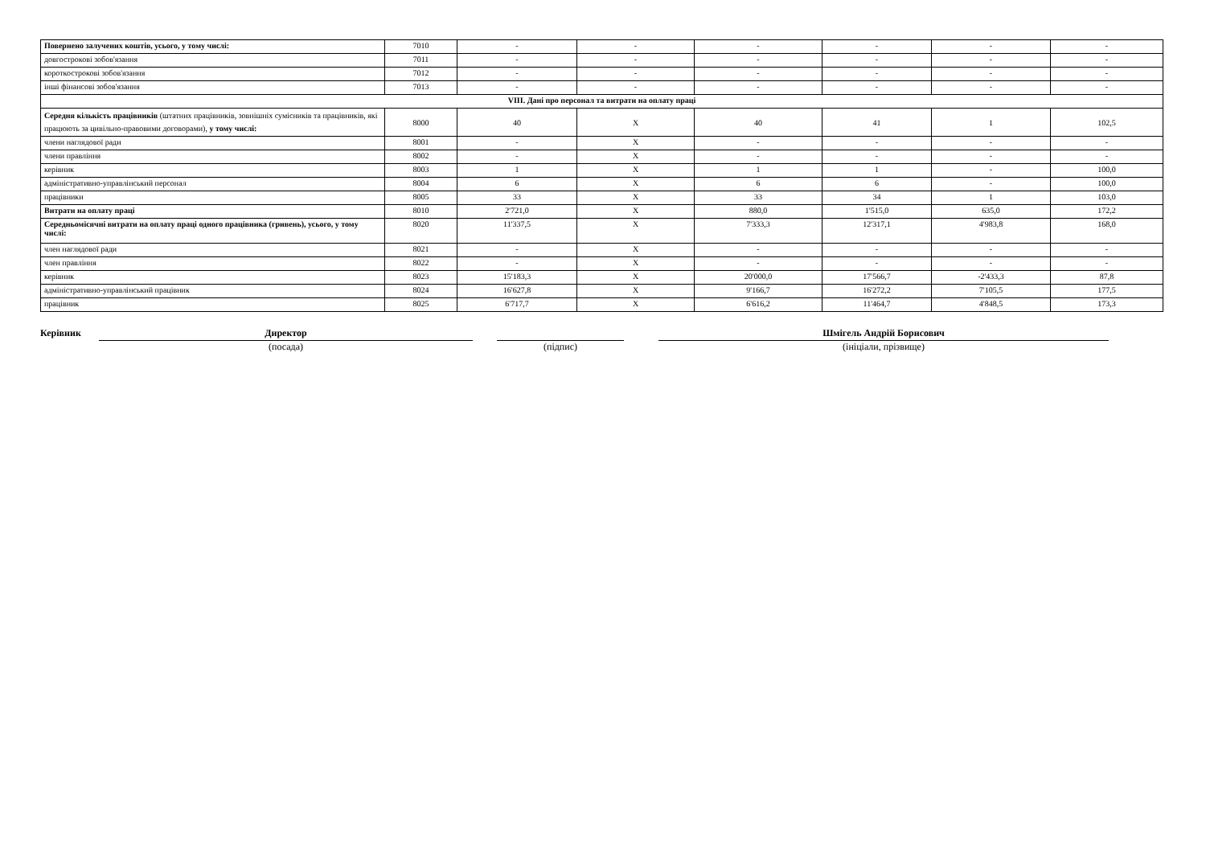| Повернено залучених коштів, усього, у тому числі: | 7010 | - | - | - | - | - | - |
| довгострокові зобов'язання | 7011 | - | - | - | - | - | - |
| короткострокові зобов'язання | 7012 | - | - | - | - | - | - |
| інші фінансові зобов'язання | 7013 | - | - | - | - | - | - |
| VIII. Дані про персонал та витрати на оплату праці | | | | | | | |
| Середня кількість працівників (штатних працівників, зовнішніх сумісників та працівників, які працюють за цивільно-правовими договорами), у тому числі: | 8000 | 40 | Х | 40 | 41 | 1 | 102,5 |
| члени наглядової ради | 8001 | - | Х | - | - | - | - |
| члени правління | 8002 | - | Х | - | - | - | - |
| керівник | 8003 | 1 | Х | 1 | 1 | - | 100,0 |
| адміністративно-управлінський персонал | 8004 | 6 | Х | 6 | 6 | - | 100,0 |
| працівники | 8005 | 33 | Х | 33 | 34 | 1 | 103,0 |
| Витрати на оплату праці | 8010 | 2'721,0 | Х | 880,0 | 1'515,0 | 635,0 | 172,2 |
| Середньомісячні витрати на оплату праці одного працівника (гривень), усього, у тому числі: | 8020 | 11'337,5 | Х | 7'333,3 | 12'317,1 | 4'983,8 | 168,0 |
| член наглядової ради | 8021 | - | Х | - | - | - | - |
| член правління | 8022 | - | Х | - | - | - | - |
| керівник | 8023 | 15'183,3 | Х | 20'000,0 | 17'566,7 | -2'433,3 | 87,8 |
| адміністративно-управлінський працівник | 8024 | 16'627,8 | Х | 9'166,7 | 16'272,2 | 7'105,5 | 177,5 |
| працівник | 8025 | 6'717,7 | Х | 6'616,2 | 11'464,7 | 4'848,5 | 173,3 |
Керівник
Директор
(посада)
(підпис)
Шмігель Андрій Борисович
(ініціали, прізвище)